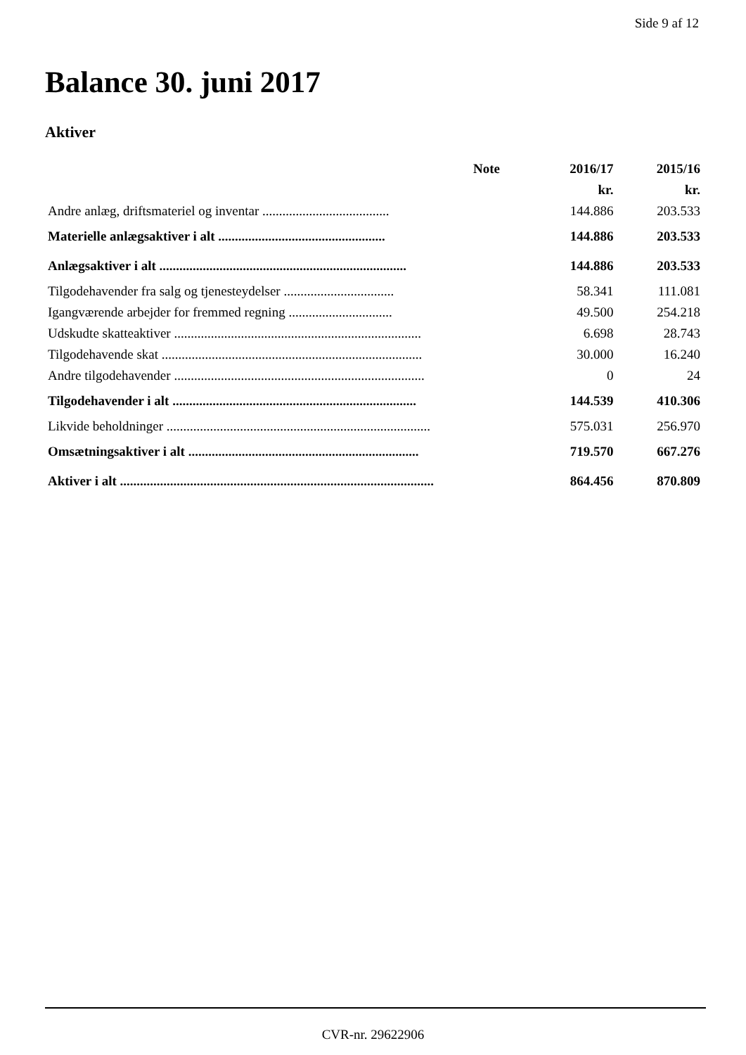Side 9 af 12
Balance 30. juni 2017
Aktiver
| | Note | 2016/17 | 2015/16 |
| --- | --- | --- | --- |
| | | kr. | kr. |
| Andre anlæg, driftsmateriel og inventar ...................................... | | 144.886 | 203.533 |
| Materielle anlægsaktiver i alt .................................................. | | 144.886 | 203.533 |
| Anlægsaktiver i alt .......................................................................... | | 144.886 | 203.533 |
| Tilgodehavender fra salg og tjenesteydelser ................................. | | 58.341 | 111.081 |
| Igangværende arbejder for fremmed regning ............................... | | 49.500 | 254.218 |
| Udskudte skatteaktiver .......................................................................... | | 6.698 | 28.743 |
| Tilgodehavende skat .............................................................................. | | 30.000 | 16.240 |
| Andre tilgodehavender ........................................................................... | | 0 | 24 |
| Tilgodehavender i alt ......................................................................... | | 144.539 | 410.306 |
| Likvide beholdninger ............................................................................... | | 575.031 | 256.970 |
| Omsætningsaktiver i alt ..................................................................... | | 719.570 | 667.276 |
| Aktiver i alt .............................................................................................. | | 864.456 | 870.809 |
CVR-nr. 29622906